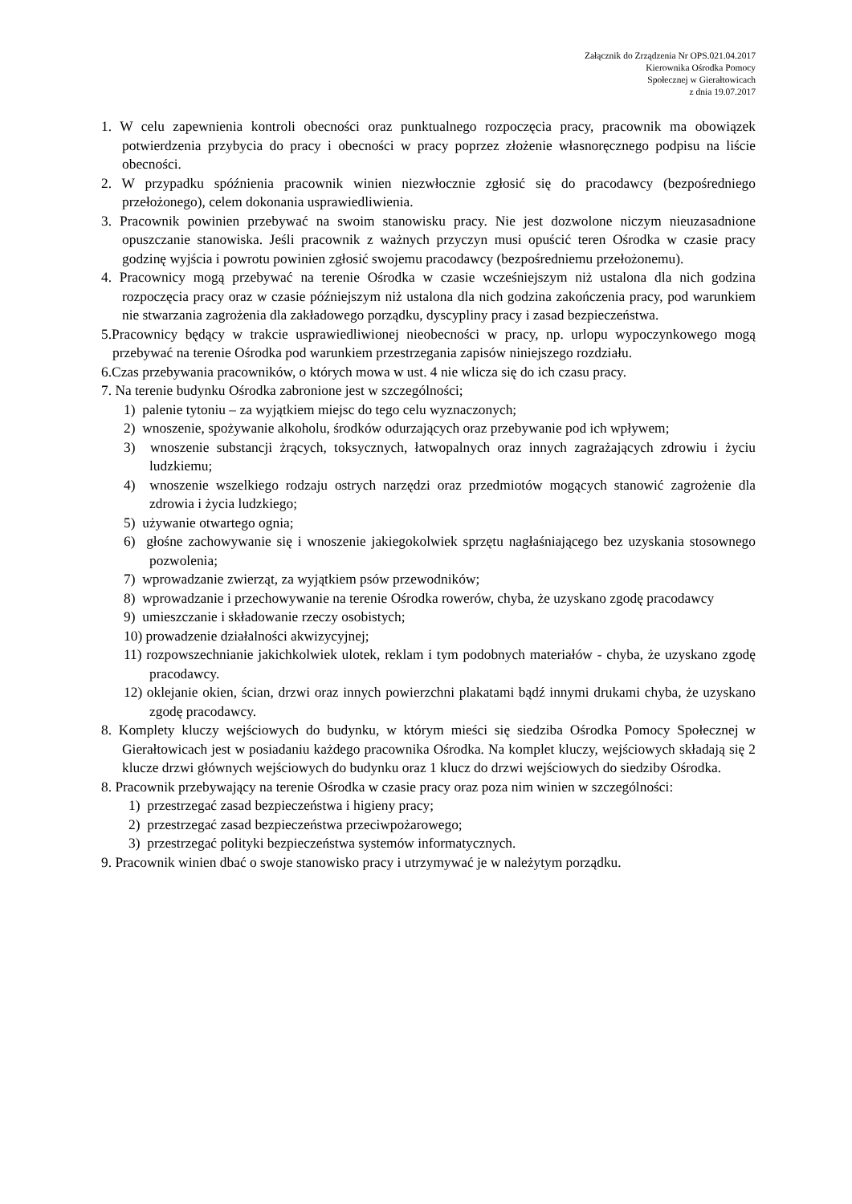Załącznik do Zrządzenia Nr OPS.021.04.2017
Kierownika Ośrodka Pomocy
Społecznej w Gierałtowicach
z dnia 19.07.2017
1. W celu zapewnienia kontroli obecności oraz punktualnego rozpoczęcia pracy, pracownik ma obowiązek potwierdzenia przybycia do pracy i obecności w pracy poprzez złożenie własnoręcznego podpisu na liście obecności.
2. W przypadku spóźnienia pracownik winien niezwłocznie zgłosić się do pracodawcy (bezpośredniego przełożonego), celem dokonania usprawiedliwienia.
3. Pracownik powinien przebywać na swoim stanowisku pracy. Nie jest dozwolone niczym nieuzasadnione opuszczanie stanowiska. Jeśli pracownik z ważnych przyczyn musi opuścić teren Ośrodka w czasie pracy godzinę wyjścia i powrotu powinien zgłosić swojemu pracodawcy (bezpośredniemu przełożonemu).
4. Pracownicy mogą przebywać na terenie Ośrodka w czasie wcześniejszym niż ustalona dla nich godzina rozpoczęcia pracy oraz w czasie późniejszym niż ustalona dla nich godzina zakończenia pracy, pod warunkiem nie stwarzania zagrożenia dla zakładowego porządku, dyscypliny pracy i zasad bezpieczeństwa.
5.Pracownicy będący w trakcie usprawiedliwionej nieobecności w pracy, np. urlopu wypoczynkowego mogą przebywać na terenie Ośrodka pod warunkiem przestrzegania zapisów niniejszego rozdziału.
6.Czas przebywania pracowników, o których mowa w ust. 4 nie wlicza się do ich czasu pracy.
7. Na terenie budynku Ośrodka zabronione jest w szczególności;
1) palenie tytoniu – za wyjątkiem miejsc do tego celu wyznaczonych;
2) wnoszenie, spożywanie alkoholu, środków odurzających oraz przebywanie pod ich wpływem;
3) wnoszenie substancji żrących, toksycznych, łatwopalnych oraz innych zagrażających zdrowiu i życiu ludzkiemu;
4) wnoszenie wszelkiego rodzaju ostrych narzędzi oraz przedmiotów mogących stanowić zagrożenie dla zdrowia i życia ludzkiego;
5) używanie otwartego ognia;
6) głośne zachowywanie się i wnoszenie jakiegokolwiek sprzętu nagłaśniającego bez uzyskania stosownego pozwolenia;
7) wprowadzanie zwierząt, za wyjątkiem psów przewodników;
8) wprowadzanie i przechowywanie na terenie Ośrodka rowerów, chyba, że uzyskano zgodę pracodawcy
9) umieszczanie i składowanie rzeczy osobistych;
10) prowadzenie działalności akwizycyjnej;
11) rozpowszechnianie jakichkolwiek ulotek, reklam i tym podobnych materiałów - chyba, że uzyskano zgodę pracodawcy.
12) oklejanie okien, ścian, drzwi oraz innych powierzchni plakatami bądź innymi drukami chyba, że uzyskano zgodę pracodawcy.
8. Komplety kluczy wejściowych do budynku, w którym mieści się siedziba Ośrodka Pomocy Społecznej w Gierałtowicach jest w posiadaniu każdego pracownika Ośrodka. Na komplet kluczy, wejściowych składają się 2 klucze drzwi głównych wejściowych do budynku oraz 1 klucz do drzwi wejściowych do siedziby Ośrodka.
8. Pracownik przebywający na terenie Ośrodka w czasie pracy oraz poza nim winien w szczególności:
1) przestrzegać zasad bezpieczeństwa i higieny pracy;
2) przestrzegać zasad bezpieczeństwa przeciwpożarowego;
3) przestrzegać polityki bezpieczeństwa systemów informatycznych.
9. Pracownik winien dbać o swoje stanowisko pracy i utrzymywać je w należytym porządku.